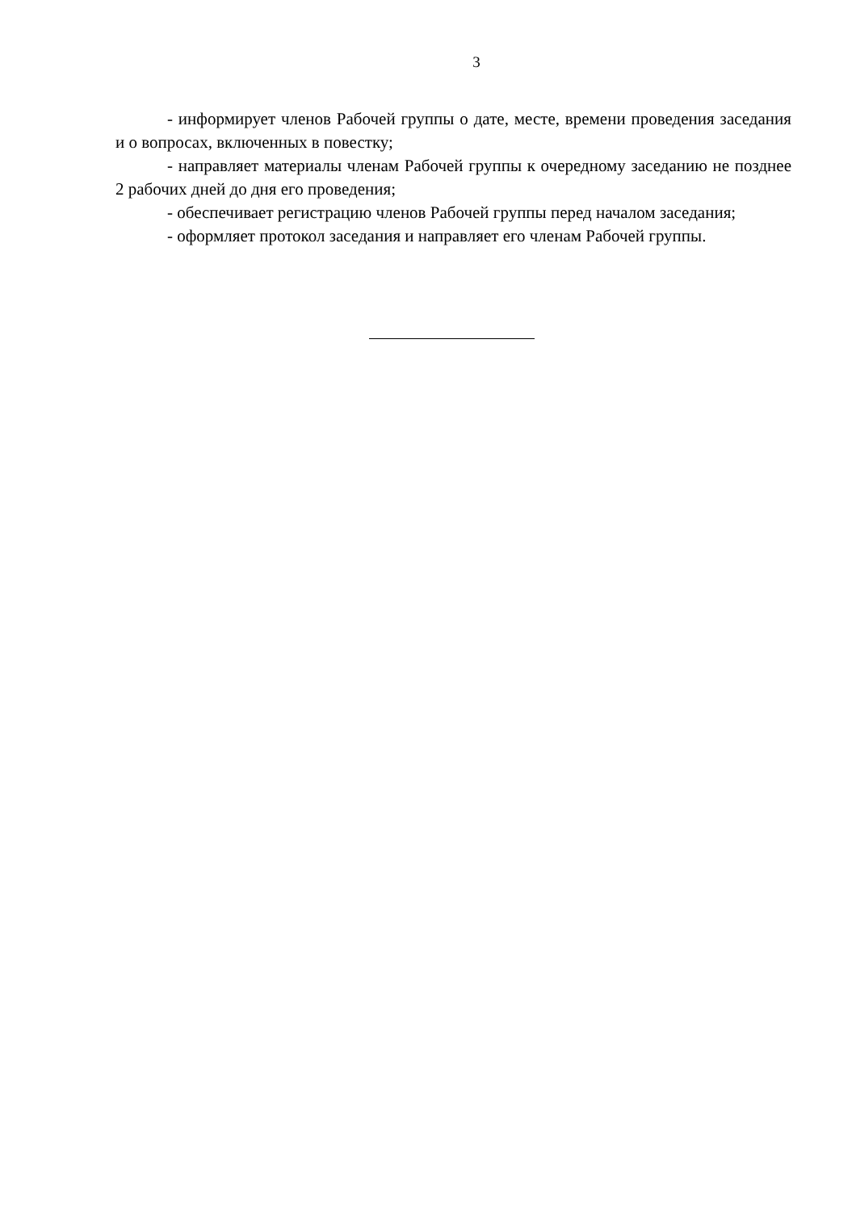3
- информирует членов Рабочей группы о дате, месте, времени проведения заседания и о вопросах, включенных в повестку;
- направляет материалы членам Рабочей группы к очередному заседанию не позднее 2 рабочих дней до дня его проведения;
- обеспечивает регистрацию членов Рабочей группы перед началом заседания;
- оформляет протокол заседания и направляет его членам Рабочей группы.